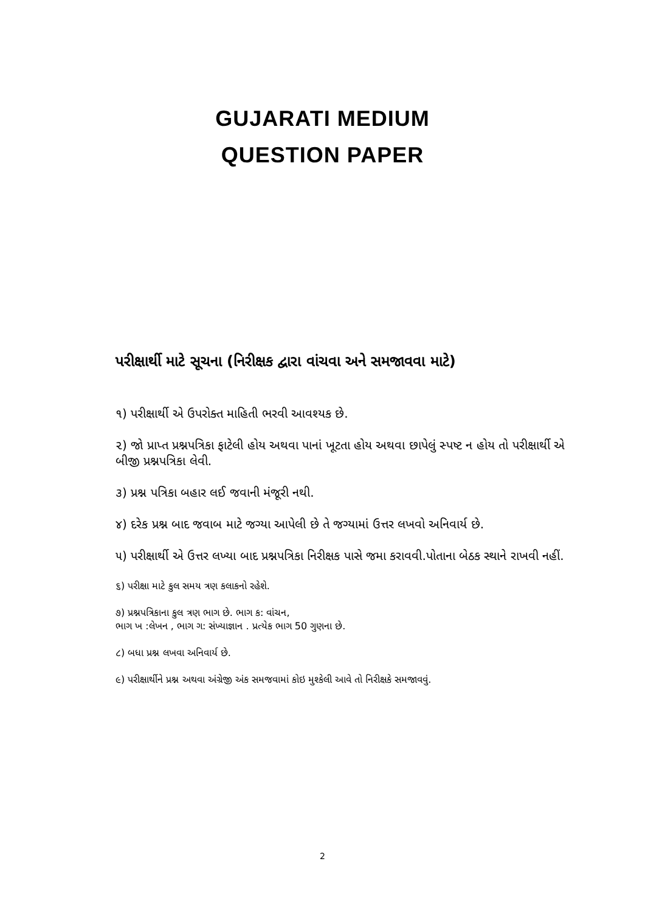GUJARATI MEDIUM
QUESTION PAPER
પરીક્ષાર્થી માટે સૂચના (નિરીક્ષક દ્વારા વાંચવા અને સમજાવવા માટે)
૧) પરીક્ષાર્થી એ ઉપરોક્ત માહિતી ભરવી આવશ્યક છે.
૨) જો પ્રાપ્ત પ્રશ્નપત્રિકા ફાટેલી હોય અથવા પાનાં ખૂટતા હોય અથવા છાપેલું સ્પષ્ટ ન હોય તો પરીક્ષાર્થી એ બીજી પ્રશ્નપત્રિકા લેવી.
૩) પ્રશ્ન પત્રિકા બહાર લઈ જવાની મંજૂરી નથી.
૪) દરેક પ્રશ્ન બાદ જવાબ માટે જગ્યા આપેલી છે તે જગ્યામાં ઉત્તર લખવો અનિવાર્ય છે.
૫) પરીક્ષાર્થી એ ઉત્તર લખ્યા બાદ પ્રશ્નપત્રિકા નિરીક્ષક પાસે જમા કરાવવી.પોતાના બેઠક સ્થાને રાખવી નહીં.
૬) પરીક્ષા માટે કુલ સમય ત્રણ કલાકનો રહેશે.
૭) પ્રશ્નપત્રિકાના કુલ ત્રણ ભાગ છે. ભાગ ક: વાંચન,
ભાગ ખ :લેખન , ભાગ ગ: સંખ્યાજ્ઞાન . પ્રત્યેક ભાગ 50 ગુણના છે.
૮) બધા પ્રશ્ન લખવા અનિવાર્ય છે.
૯) પરીક્ષાર્થીને પ્રશ્ન અથવા અંગ્રેજી અંક સમજવામાં કોઇ મુશ્કેલી આવે તો નિરીક્ષકે સમજાવવું.
2